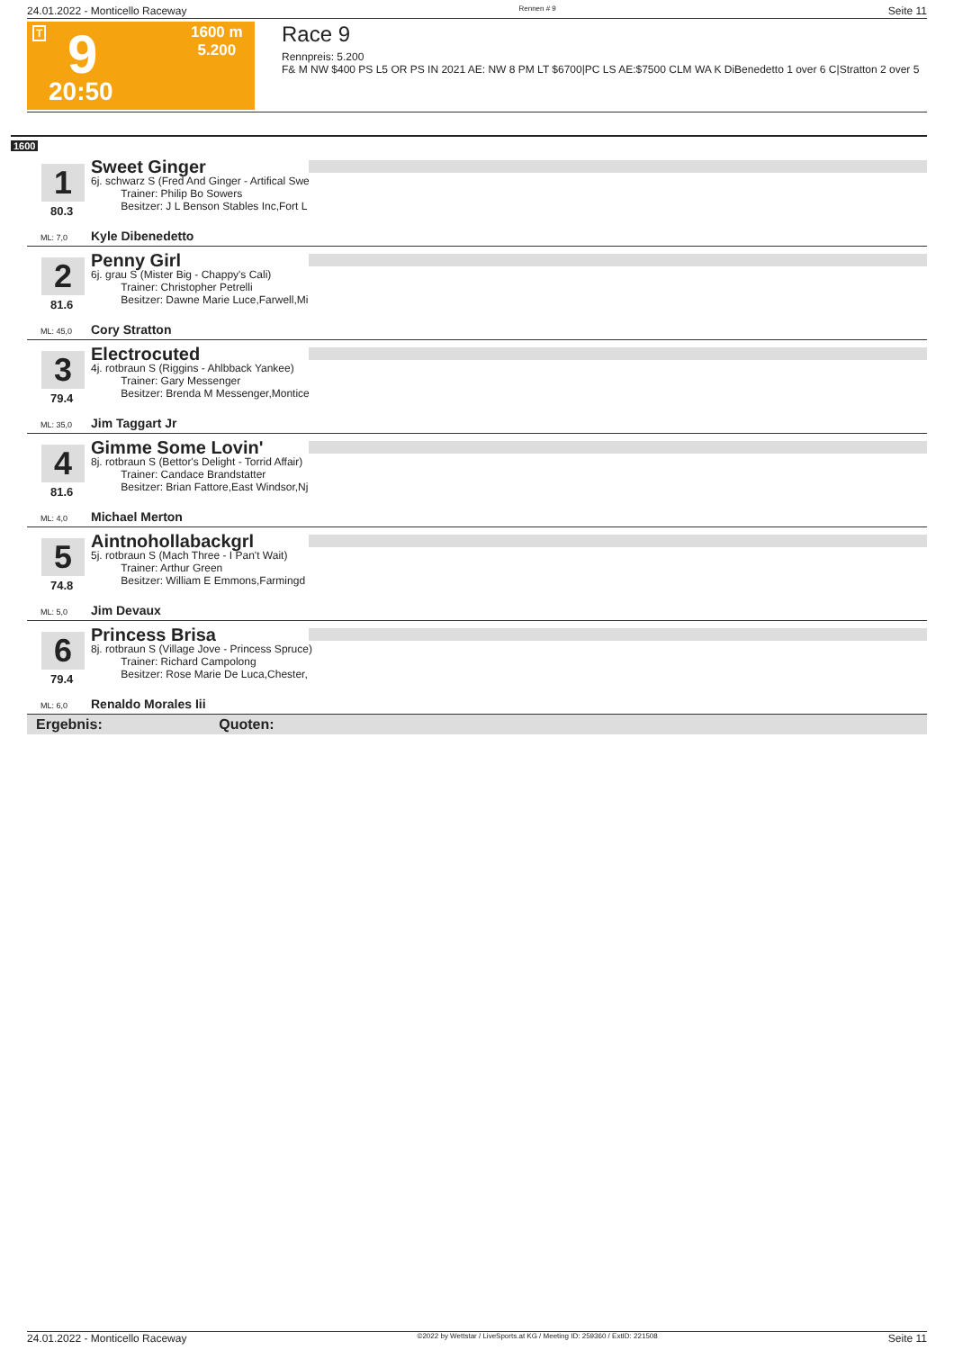24.01.2022 - Monticello Raceway Rennen # 9 Seite 11
T 9
20:50
1600 m
5.200
Race 9
Rennpreis: 5.200
F& M NW $400 PS L5 OR PS IN 2021 AE: NW 8 PM LT $6700|PC LS AE:$7500 CLM WA K DiBenedetto 1 over 6 C|Stratton 2 over 5
1600
1
80.3
ML: 7,0
Sweet Ginger
6j. schwarz S (Fred And Ginger - Artifical Swe
Trainer: Philip Bo Sowers
Besitzer: J L Benson Stables Inc,Fort L
Kyle Dibenedetto
2
81.6
ML: 45,0
Penny Girl
6j. grau S (Mister Big - Chappy's Cali)
Trainer: Christopher Petrelli
Besitzer: Dawne Marie Luce,Farwell,Mi
Cory Stratton
3
79.4
ML: 35,0
Electrocuted
4j. rotbraun S (Riggins - Ahlbback Yankee)
Trainer: Gary Messenger
Besitzer: Brenda M Messenger,Montice
Jim Taggart Jr
4
81.6
ML: 4,0
Gimme Some Lovin'
8j. rotbraun S (Bettor's Delight - Torrid Affair)
Trainer: Candace Brandstatter
Besitzer: Brian Fattore,East Windsor,Nj
Michael Merton
5
74.8
ML: 5,0
Aintnohollabackgrl
5j. rotbraun S (Mach Three - I Pan't Wait)
Trainer: Arthur Green
Besitzer: William E Emmons,Farmingd
Jim Devaux
6
79.4
ML: 6,0
Princess Brisa
8j. rotbraun S (Village Jove - Princess Spruce)
Trainer: Richard Campolong
Besitzer: Rose Marie De Luca,Chester,
Renaldo Morales Iii
Ergebnis: Quoten:
24.01.2022 - Monticello Raceway ©2022 by Wettstar / LiveSports.at KG / Meeting ID: 259360 / ExtID: 221508 Seite 11